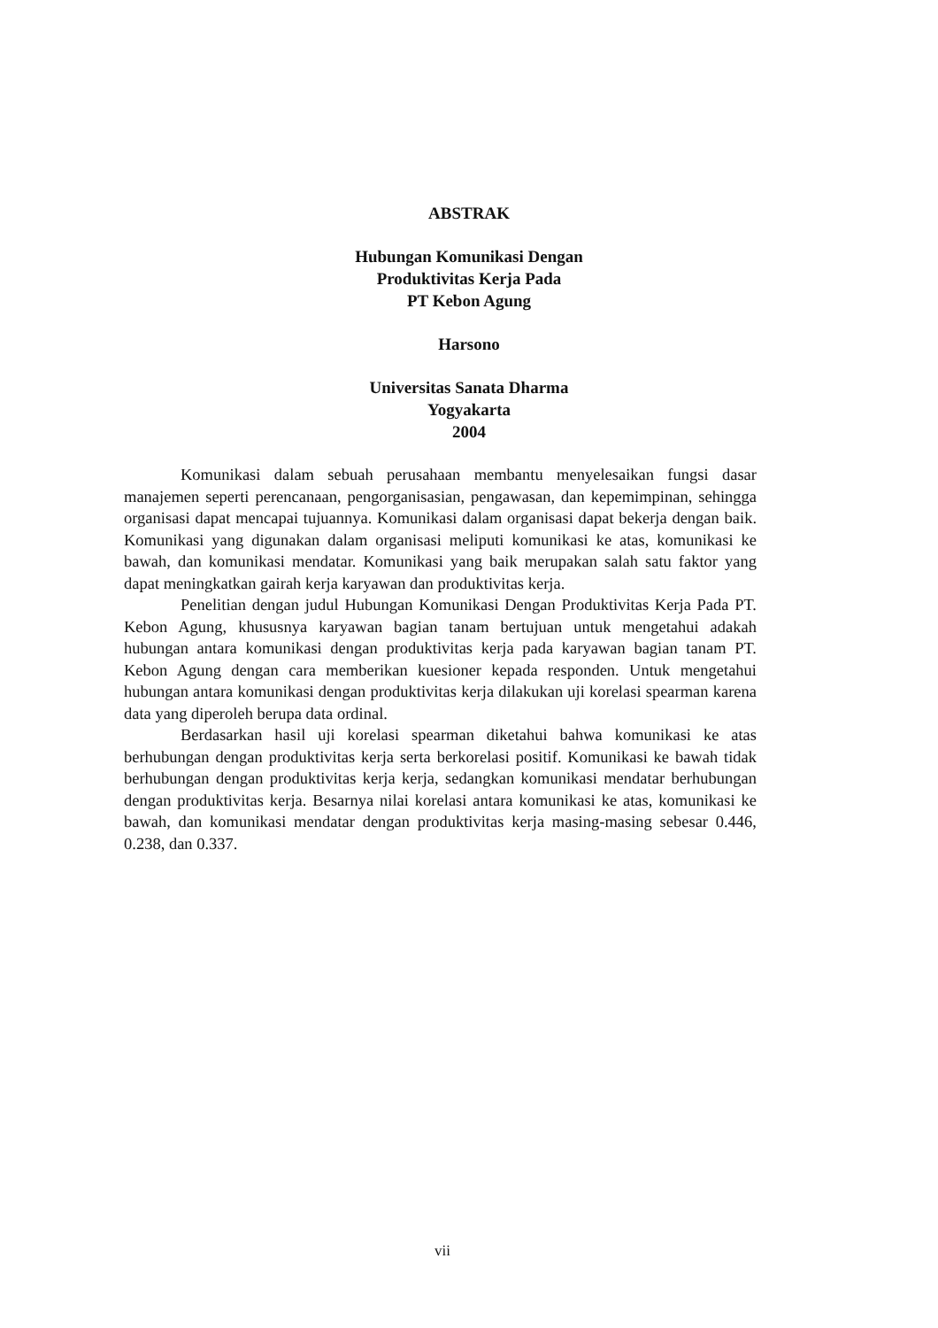ABSTRAK
Hubungan Komunikasi Dengan
Produktivitas Kerja Pada
PT Kebon Agung
Harsono
Universitas Sanata Dharma
Yogyakarta
2004
Komunikasi dalam sebuah perusahaan membantu menyelesaikan fungsi dasar manajemen seperti perencanaan, pengorganisasian, pengawasan, dan kepemimpinan, sehingga organisasi dapat mencapai tujuannya. Komunikasi dalam organisasi dapat bekerja dengan baik. Komunikasi yang digunakan dalam organisasi meliputi komunikasi ke atas, komunikasi ke bawah, dan komunikasi mendatar. Komunikasi yang baik merupakan salah satu faktor yang dapat meningkatkan gairah kerja karyawan dan produktivitas kerja.
Penelitian dengan judul Hubungan Komunikasi Dengan Produktivitas Kerja Pada PT. Kebon Agung, khususnya karyawan bagian tanam bertujuan untuk mengetahui adakah hubungan antara komunikasi dengan produktivitas kerja pada karyawan bagian tanam PT. Kebon Agung dengan cara memberikan kuesioner kepada responden. Untuk mengetahui hubungan antara komunikasi dengan produktivitas kerja dilakukan uji korelasi spearman karena data yang diperoleh berupa data ordinal.
Berdasarkan hasil uji korelasi spearman diketahui bahwa komunikasi ke atas berhubungan dengan produktivitas kerja serta berkorelasi positif. Komunikasi ke bawah tidak berhubungan dengan produktivitas kerja kerja, sedangkan komunikasi mendatar berhubungan dengan produktivitas kerja. Besarnya nilai korelasi antara komunikasi ke atas, komunikasi ke bawah, dan komunikasi mendatar dengan produktivitas kerja masing-masing sebesar 0.446, 0.238, dan 0.337.
vii